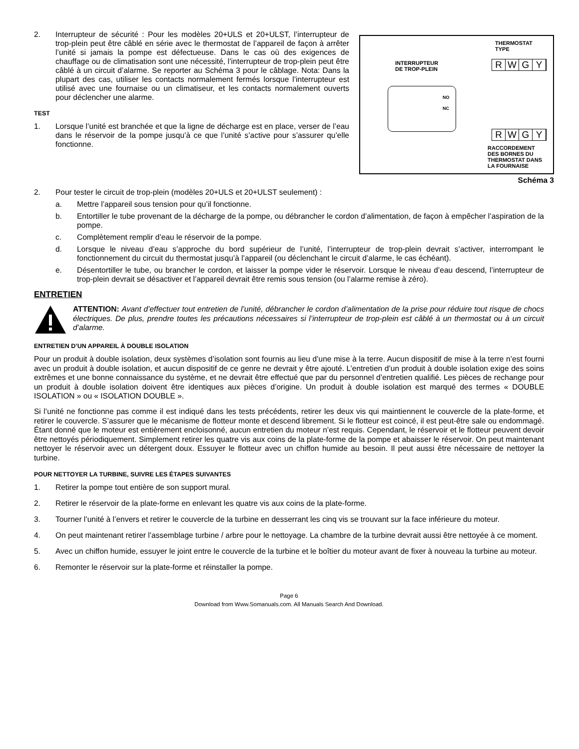THERMOSTAT
TYPE
RWGY
INTERRUPTEUR
DE TROP-PLEIN
NO
NC
RWGY
RACCORDEMENT
DES BORNES DU
THERMOSTAT DANS
LA FOURNAISE
Schéma 3
2. Interrupteur de sécurité : Pour les modèles 20+ULS et 20+ULST, l’interrupteur de trop-plein peut être câblé en série avec le thermostat de l’appareil de façon à arrêter l’unité si jamais la pompe est défectueuse. Dans le cas où des exigences de chauffage ou de climatisation sont une nécessité, l’interrupteur de trop-plein peut être câblé à un circuit d’alarme. Se reporter au Schéma 3 pour le câblage. Nota: Dans la plupart des cas, utiliser les contacts normalement fermés lorsque l’interrupteur est utilisé avec une fournaise ou un climatiseur, et les contacts normalement ouverts pour déclencher une alarme.
TEST
1. Lorsque l’unité est branchée et que la ligne de décharge est en place, verser de l’eau dans le réservoir de la pompe jusqu’à ce que l’unité s’active pour s’assurer qu’elle fonctionne.
2. Pour tester le circuit de trop-plein (modèles 20+ULS et 20+ULST seulement) :
a. Mettre l’appareil sous tension pour qu’il fonctionne.
b. Entortiller le tube provenant de la décharge de la pompe, ou débrancher le cordon d’alimentation, de façon à empêcher l’aspiration de la pompe.
c. Complètement remplir d’eau le réservoir de la pompe.
d. Lorsque le niveau d’eau s’approche du bord supérieur de l’unité, l’interrupteur de trop-plein devrait s’activer, interrompant le fonctionnement du circuit du thermostat jusqu’à l’appareil (ou déclenchant le circuit d’alarme, le cas échéant).
e. Désentortiller le tube, ou brancher le cordon, et laisser la pompe vider le réservoir. Lorsque le niveau d’eau descend, l’interrupteur de trop-plein devrait se désactiver et l’appareil devrait être remis sous tension (ou l’alarme remise à zéro).
ENTRETIEN
ATTENTION: Avant d’effectuer tout entretien de l’unité, débrancher le cordon d’alimentation de la prise pour réduire tout risque de chocs électriques. De plus, prendre toutes les précautions nécessaires si l’interrupteur de trop-plein est câblé à un thermostat ou à un circuit d’alarme.
ENTRETIEN D’UN APPAREIL À DOUBLE ISOLATION
Pour un produit à double isolation, deux systèmes d’isolation sont fournis au lieu d’une mise à la terre. Aucun dispositif de mise à la terre n’est fourni avec un produit à double isolation, et aucun dispositif de ce genre ne devrait y être ajouté. L’entretien d’un produit à double isolation exige des soins extrêmes et une bonne connaissance du système, et ne devrait être effectué que par du personnel d’entretien qualifié. Les pièces de rechange pour un produit à double isolation doivent être identiques aux pièces d’origine. Un produit à double isolation est marqué des termes « DOUBLE ISOLATION » ou « ISOLATION DOUBLE ».
Si l’unité ne fonctionne pas comme il est indiqué dans les tests précédents, retirer les deux vis qui maintiennent le couvercle de la plate-forme, et retirer le couvercle. S’assurer que le mécanisme de flotteur monte et descend librement. Si le flotteur est coincé, il est peut-être sale ou endommagé. Étant donné que le moteur est entièrement encloisonné, aucun entretien du moteur n’est requis. Cependant, le réservoir et le flotteur peuvent devoir être nettoyés périodiquement. Simplement retirer les quatre vis aux coins de la plate-forme de la pompe et abaisser le réservoir. On peut maintenant nettoyer le réservoir avec un détergent doux. Essuyer le flotteur avec un chiffon humide au besoin. Il peut aussi être nécessaire de nettoyer la turbine.
POUR NETTOYER LA TURBINE, SUIVRE LES ÉTAPES SUIVANTES
1. Retirer la pompe tout entière de son support mural.
2. Retirer le réservoir de la plate-forme en enlevant les quatre vis aux coins de la plate-forme.
3. Tourner l’unité à l’envers et retirer le couvercle de la turbine en desserrant les cinq vis se trouvant sur la face inférieure du moteur.
4. On peut maintenant retirer l’assemblage turbine / arbre pour le nettoyage. La chambre de la turbine devrait aussi être nettoyée à ce moment.
5. Avec un chiffon humide, essuyer le joint entre le couvercle de la turbine et le boîtier du moteur avant de fixer à nouveau la turbine au moteur.
6. Remonter le réservoir sur la plate-forme et réinstaller la pompe.
Page 6
Download from Www.Somanuals.com. All Manuals Search And Download.